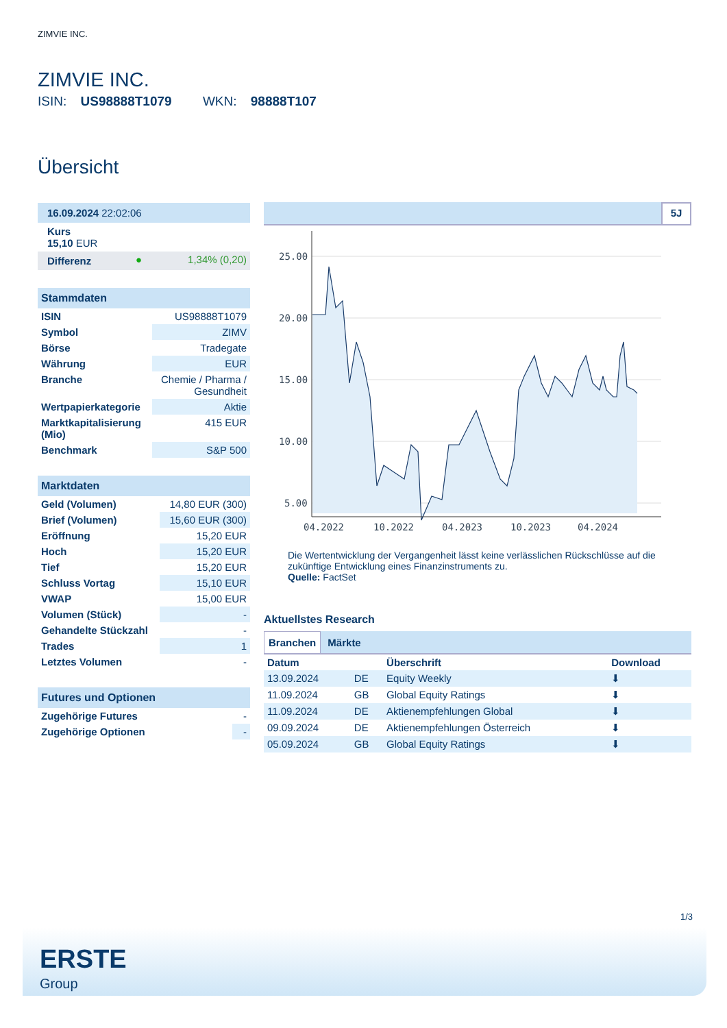ZIMVIE INC.
ZIMVIE INC.
ISIN: US98888T1079 WKN: 98888T107
Übersicht
| 16.09.2024 22:02:06 | | |
| Kurs 15,10 EUR | | |
| Differenz | ● | 1,34% (0,20) |
| Stammdaten | |
| --- | --- |
| ISIN | US98888T1079 |
| Symbol | ZIMV |
| Börse | Tradegate |
| Währung | EUR |
| Branche | Chemie / Pharma / Gesundheit |
| Wertpapierkategorie | Aktie |
| Marktkapitalisierung (Mio) | 415 EUR |
| Benchmark | S&P 500 |
| Marktdaten | |
| --- | --- |
| Geld (Volumen) | 14,80 EUR (300) |
| Brief (Volumen) | 15,60 EUR (300) |
| Eröffnung | 15,20 EUR |
| Hoch | 15,20 EUR |
| Tief | 15,20 EUR |
| Schluss Vortag | 15,10 EUR |
| VWAP | 15,00 EUR |
| Volumen (Stück) | - |
| Gehandelte Stückzahl | - |
| Trades | 1 |
| Letztes Volumen | - |
| Futures und Optionen | |
| --- | --- |
| Zugehörige Futures | - |
| Zugehörige Optionen | - |
5J
25.00
20.00
15.00
10.00
5.00
04.2022
10.2022
04.2023
10.2023
04.2024
Die Wertentwicklung der Vergangenheit lässt keine verlässlichen Rückschlüsse auf die zukünftige Entwicklung eines Finanzinstruments zu.
Quelle: FactSet
Aktuellstes Research
Branchen Märkte
| Datum | | Überschrift | Download |
| --- | --- | --- | --- |
| 13.09.2024 | DE | Equity Weekly | ⬇ |
| 11.09.2024 | GB | Global Equity Ratings | ⬇ |
| 11.09.2024 | DE | Aktienempfehlungen Global | ⬇ |
| 09.09.2024 | DE | Aktienempfehlungen Österreich | ⬇ |
| 05.09.2024 | GB | Global Equity Ratings | ⬇ |
1/3
ERSTE
Group